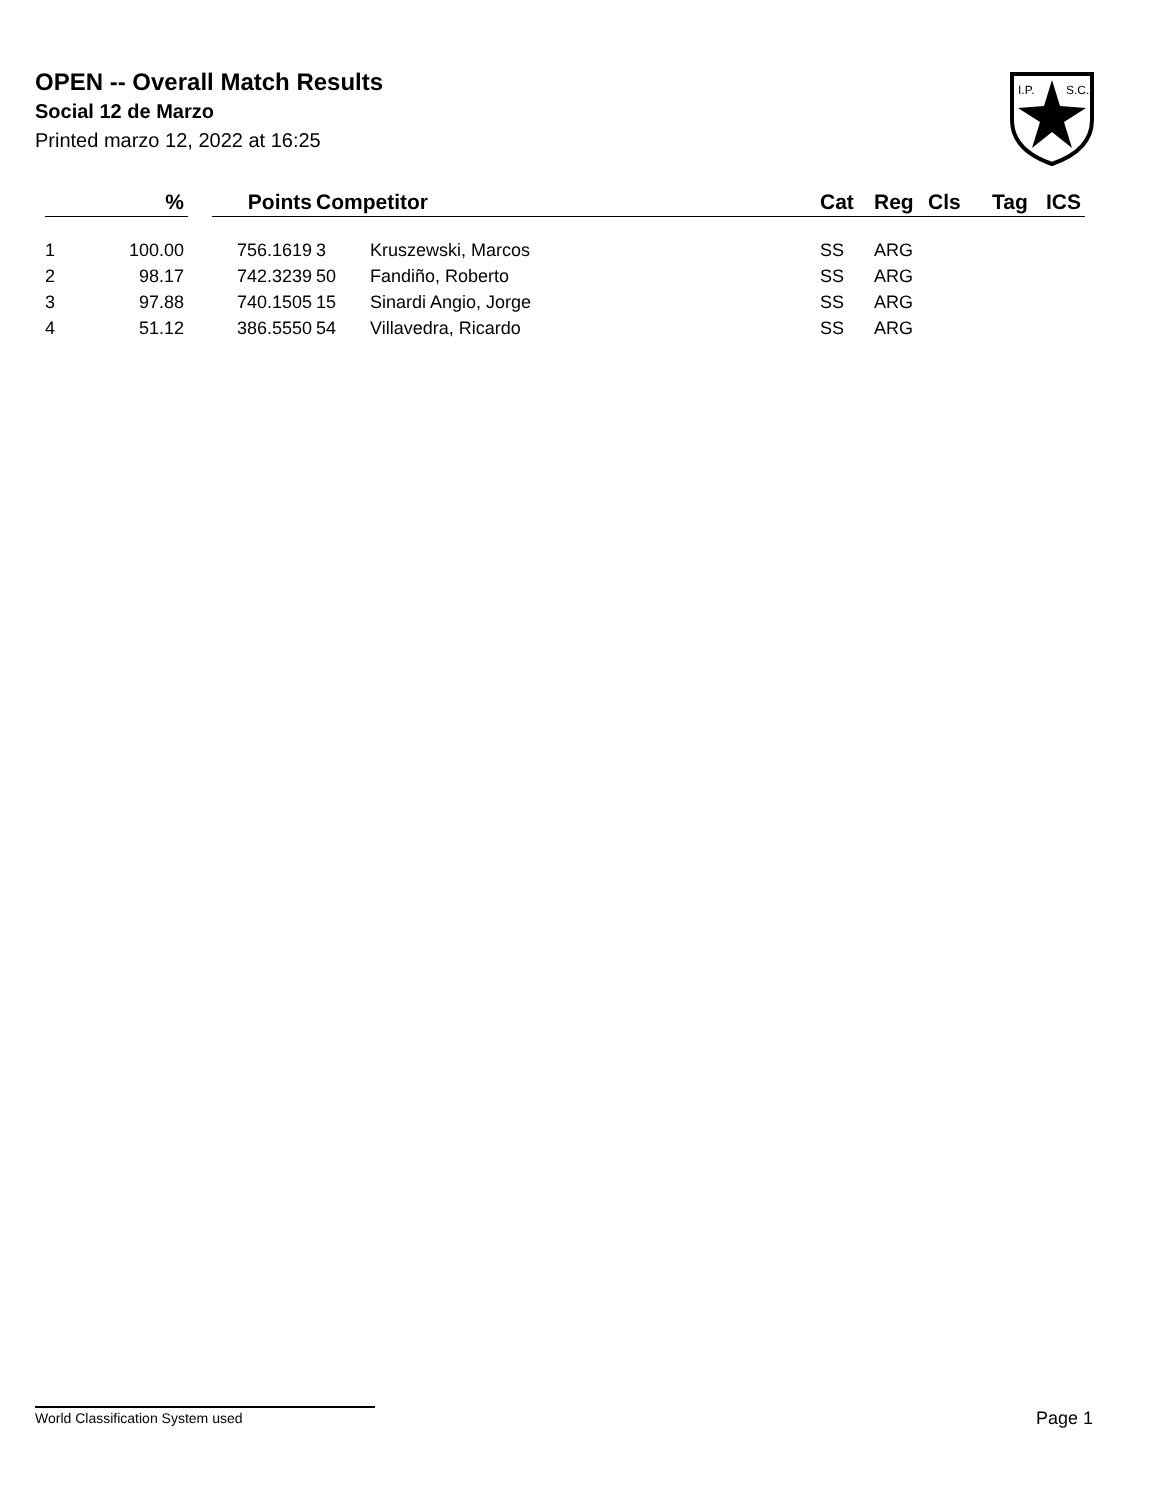OPEN -- Overall Match Results
Social 12 de Marzo
Printed marzo 12, 2022 at 16:25
I.P.
S.C.
| | % | | Points | Competitor | | Cat | Reg | Cls | Tag | ICS |
| --- | --- | --- | --- | --- | --- | --- | --- | --- | --- | --- |
| 1 | 100.00 | | 756.1619 | 3 | Kruszewski, Marcos | SS | ARG | | | |
| 2 | 98.17 | | 742.3239 | 50 | Fandiño, Roberto | SS | ARG | | | |
| 3 | 97.88 | | 740.1505 | 15 | Sinardi Angio, Jorge | SS | ARG | | | |
| 4 | 51.12 | | 386.5550 | 54 | Villavedra, Ricardo | SS | ARG | | | |
World Classification System used Page 1